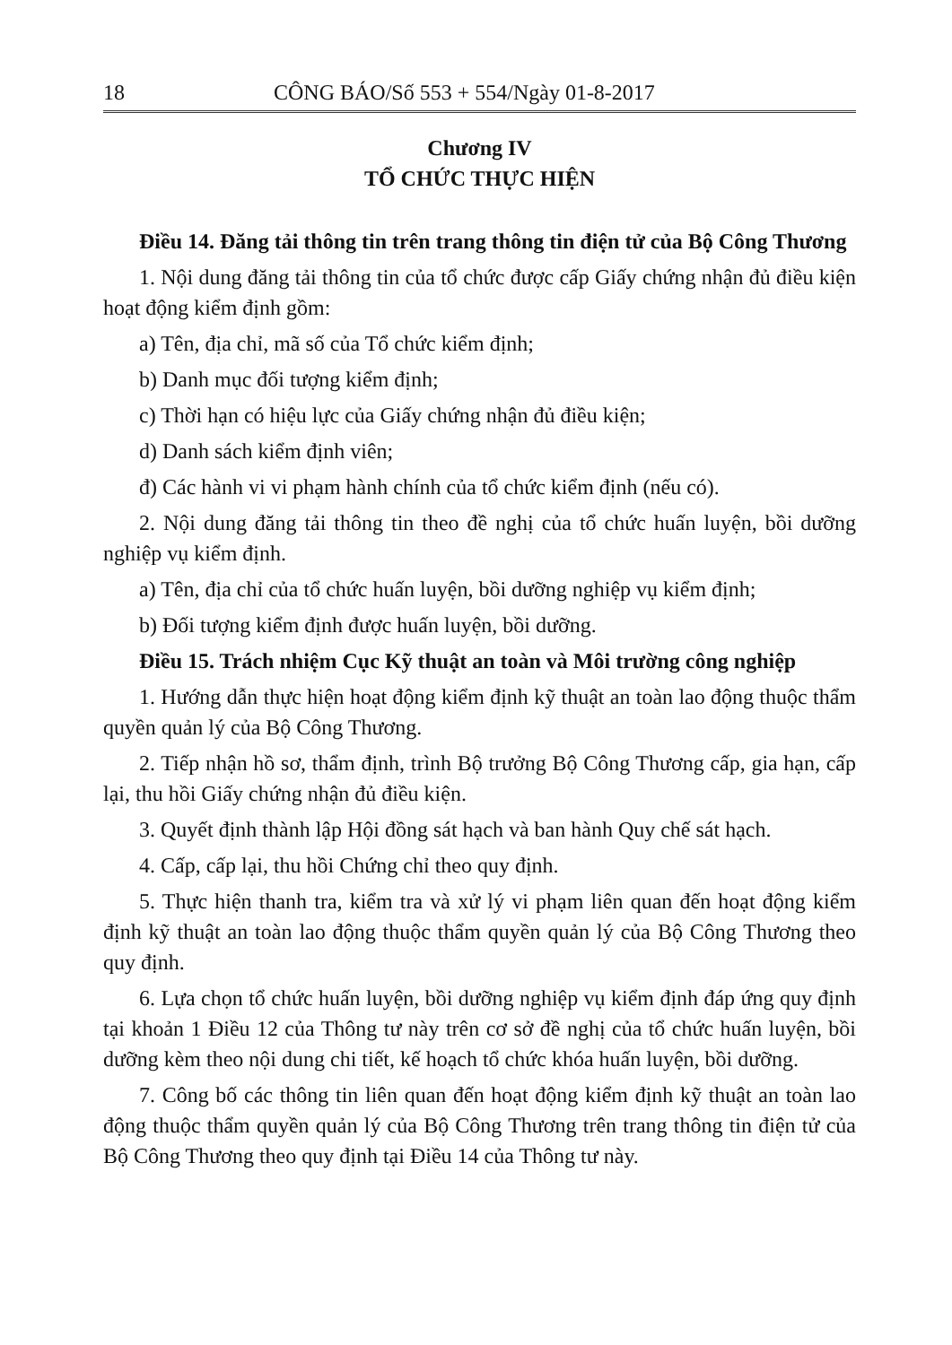18 CÔNG BÁO/Số 553 + 554/Ngày 01-8-2017
Chương IV
TỔ CHỨC THỰC HIỆN
Điều 14. Đăng tải thông tin trên trang thông tin điện tử của Bộ Công Thương
1. Nội dung đăng tải thông tin của tổ chức được cấp Giấy chứng nhận đủ điều kiện hoạt động kiểm định gồm:
a) Tên, địa chỉ, mã số của Tổ chức kiểm định;
b) Danh mục đối tượng kiểm định;
c) Thời hạn có hiệu lực của Giấy chứng nhận đủ điều kiện;
d) Danh sách kiểm định viên;
đ) Các hành vi vi phạm hành chính của tổ chức kiểm định (nếu có).
2. Nội dung đăng tải thông tin theo đề nghị của tổ chức huấn luyện, bồi dưỡng nghiệp vụ kiểm định.
a) Tên, địa chỉ của tổ chức huấn luyện, bồi dưỡng nghiệp vụ kiểm định;
b) Đối tượng kiểm định được huấn luyện, bồi dưỡng.
Điều 15. Trách nhiệm Cục Kỹ thuật an toàn và Môi trường công nghiệp
1. Hướng dẫn thực hiện hoạt động kiểm định kỹ thuật an toàn lao động thuộc thẩm quyền quản lý của Bộ Công Thương.
2. Tiếp nhận hồ sơ, thẩm định, trình Bộ trưởng Bộ Công Thương cấp, gia hạn, cấp lại, thu hồi Giấy chứng nhận đủ điều kiện.
3. Quyết định thành lập Hội đồng sát hạch và ban hành Quy chế sát hạch.
4. Cấp, cấp lại, thu hồi Chứng chỉ theo quy định.
5. Thực hiện thanh tra, kiểm tra và xử lý vi phạm liên quan đến hoạt động kiểm định kỹ thuật an toàn lao động thuộc thẩm quyền quản lý của Bộ Công Thương theo quy định.
6. Lựa chọn tổ chức huấn luyện, bồi dưỡng nghiệp vụ kiểm định đáp ứng quy định tại khoản 1 Điều 12 của Thông tư này trên cơ sở đề nghị của tổ chức huấn luyện, bồi dưỡng kèm theo nội dung chi tiết, kế hoạch tổ chức khóa huấn luyện, bồi dưỡng.
7. Công bố các thông tin liên quan đến hoạt động kiểm định kỹ thuật an toàn lao động thuộc thẩm quyền quản lý của Bộ Công Thương trên trang thông tin điện tử của Bộ Công Thương theo quy định tại Điều 14 của Thông tư này.